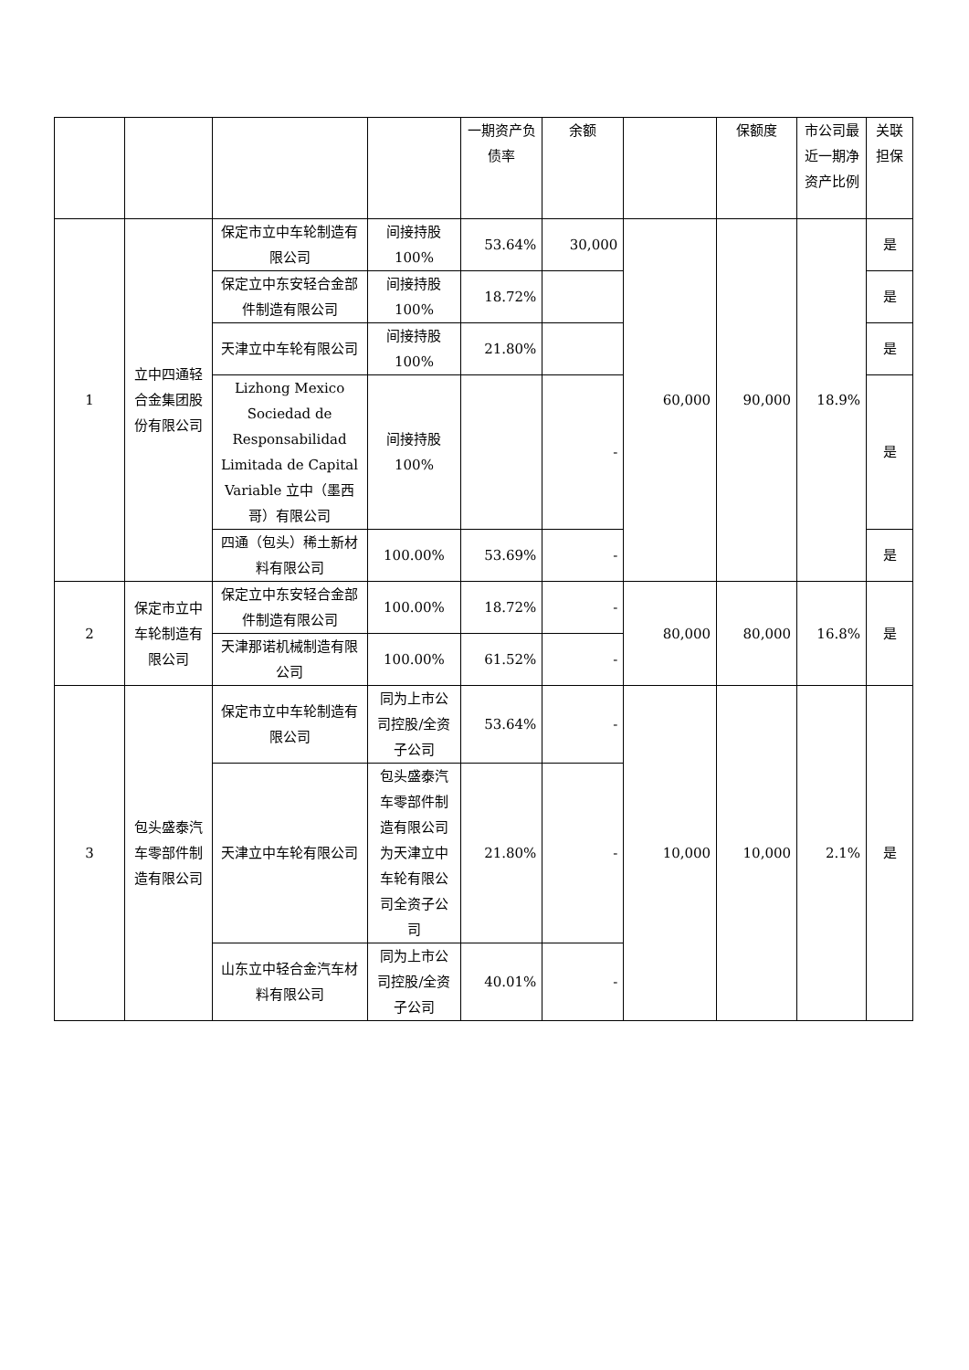| | | | | 一期资产负债率 | 余额 | | 保额度 | 市公司最近一期净资产比例 | 关联担保 |
| 1 | 立中四通轻合金集团股份有限公司 | 保定市立中车轮制造有限公司 | 间接持股100% | 53.64% | 30,000 | 60,000 | 90,000 | 18.9% | 是 |
| | | 保定立中东安轻合金部件制造有限公司 | 间接持股100% | 18.72% | | | | | 是 |
| | | 天津立中车轮有限公司 | 间接持股100% | 21.80% | | | | | 是 |
| | | Lizhong Mexico Sociedad de Responsabilidad Limitada de Capital Variable 立中（墨西哥）有限公司 | 间接持股100% | | - | | | | 是 |
| | | 四通（包头）稀土新材料有限公司 | 100.00% | 53.69% | - | | | | 是 |
| 2 | 保定市立中车轮制造有限公司 | 保定立中东安轻合金部件制造有限公司 | 100.00% | 18.72% | - | 80,000 | 80,000 | 16.8% | 是 |
| | | 天津那诺机械制造有限公司 | 100.00% | 61.52% | - | | | | |
| 3 | 包头盛泰汽车零部件制造有限公司 | 保定市立中车轮制造有限公司 | 同为上市公司控股/全资子公司 | 53.64% | - | 10,000 | 10,000 | 2.1% | 是 |
| | | 天津立中车轮有限公司 | 包头盛泰汽车零部件制造有限公司为天津立中车轮有限公司全资子公司 | 21.80% | - | | | | |
| | | 山东立中轻合金汽车材料有限公司 | 同为上市公司控股/全资子公司 | 40.01% | - | | | | |